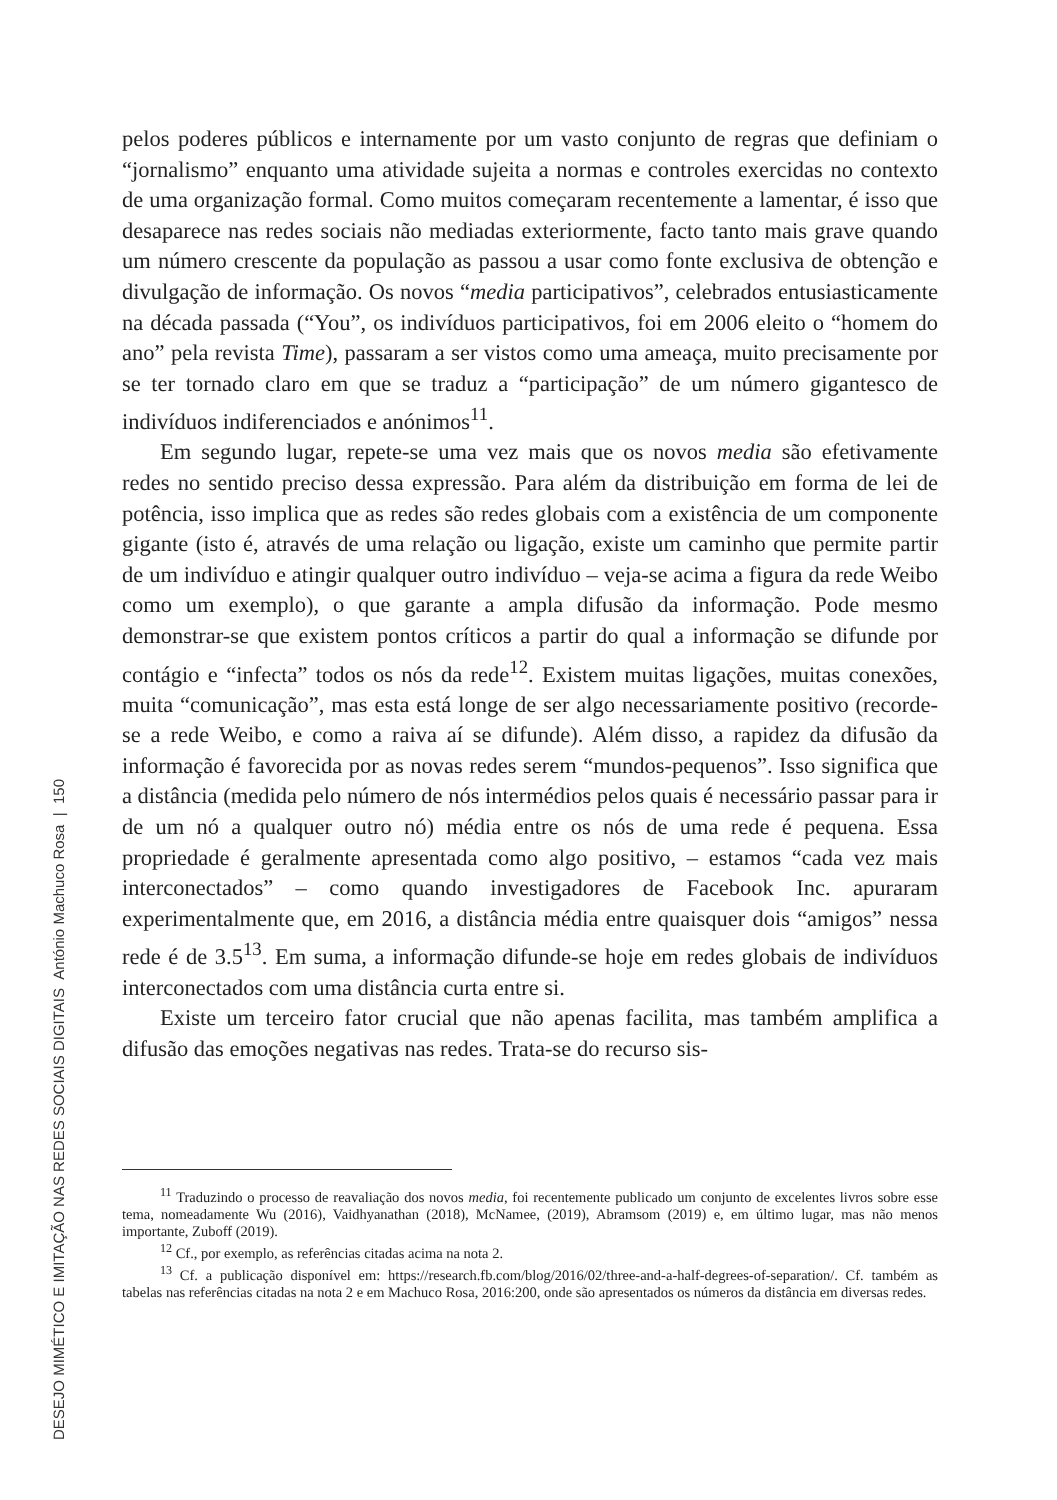DESEJO MIMÉTICO E IMITAÇÃO NAS REDES SOCIAIS DIGITAIS António Machuco Rosa | 150
pelos poderes públicos e internamente por um vasto conjunto de regras que definiam o “jornalismo” enquanto uma atividade sujeita a normas e controles exercidas no contexto de uma organização formal. Como muitos começaram recentemente a lamentar, é isso que desaparece nas redes sociais não mediadas exteriormente, facto tanto mais grave quando um número crescente da população as passou a usar como fonte exclusiva de obtenção e divulgação de informação. Os novos “media participativos”, celebrados entusiasticamente na década passada (“You”, os indivíduos participativos, foi em 2006 eleito o “homem do ano” pela revista Time), passaram a ser vistos como uma ameaça, muito precisamente por se ter tornado claro em que se traduz a “participação” de um número gigantesco de indivíduos indiferenciados e anónimos<sup>11</sup>.
Em segundo lugar, repete-se uma vez mais que os novos media são efetivamente redes no sentido preciso dessa expressão. Para além da distribuição em forma de lei de potência, isso implica que as redes são redes globais com a existência de um componente gigante (isto é, através de uma relação ou ligação, existe um caminho que permite partir de um indivíduo e atingir qualquer outro indivíduo – veja-se acima a figura da rede Weibo como um exemplo), o que garante a ampla difusão da informação. Pode mesmo demonstrar-se que existem pontos críticos a partir do qual a informação se difunde por contágio e “infecta” todos os nós da rede<sup>12</sup>. Existem muitas ligações, muitas conexões, muita “comunicação”, mas esta está longe de ser algo necessariamente positivo (recorde-se a rede Weibo, e como a raiva aí se difunde). Além disso, a rapidez da difusão da informação é favorecida por as novas redes serem “mundos-pequenos”. Isso significa que a distância (medida pelo número de nós intermédios pelos quais é necessário passar para ir de um nó a qualquer outro nó) média entre os nós de uma rede é pequena. Essa propriedade é geralmente apresentada como algo positivo, – estamos “cada vez mais interconectados” – como quando investigadores de Facebook Inc. apuraram experimentalmente que, em 2016, a distância média entre quaisquer dois “amigos” nessa rede é de 3.5<sup>13</sup>. Em suma, a informação difunde-se hoje em redes globais de indivíduos interconectados com uma distância curta entre si.
Existe um terceiro fator crucial que não apenas facilita, mas também amplifica a difusão das emoções negativas nas redes. Trata-se do recurso sis-
<sup>11</sup> Traduzindo o processo de reavaliação dos novos media, foi recentemente publicado um conjunto de excelentes livros sobre esse tema, nomeadamente Wu (2016), Vaidhyanathan (2018), McNamee, (2019), Abramsom (2019) e, em último lugar, mas não menos importante, Zuboff (2019).
<sup>12</sup> Cf., por exemplo, as referências citadas acima na nota 2.
<sup>13</sup> Cf. a publicação disponível em: https://research.fb.com/blog/2016/02/three-and-a-half-degrees-of-separation/. Cf. também as tabelas nas referências citadas na nota 2 e em Machuco Rosa, 2016:200, onde são apresentados os números da distância em diversas redes.